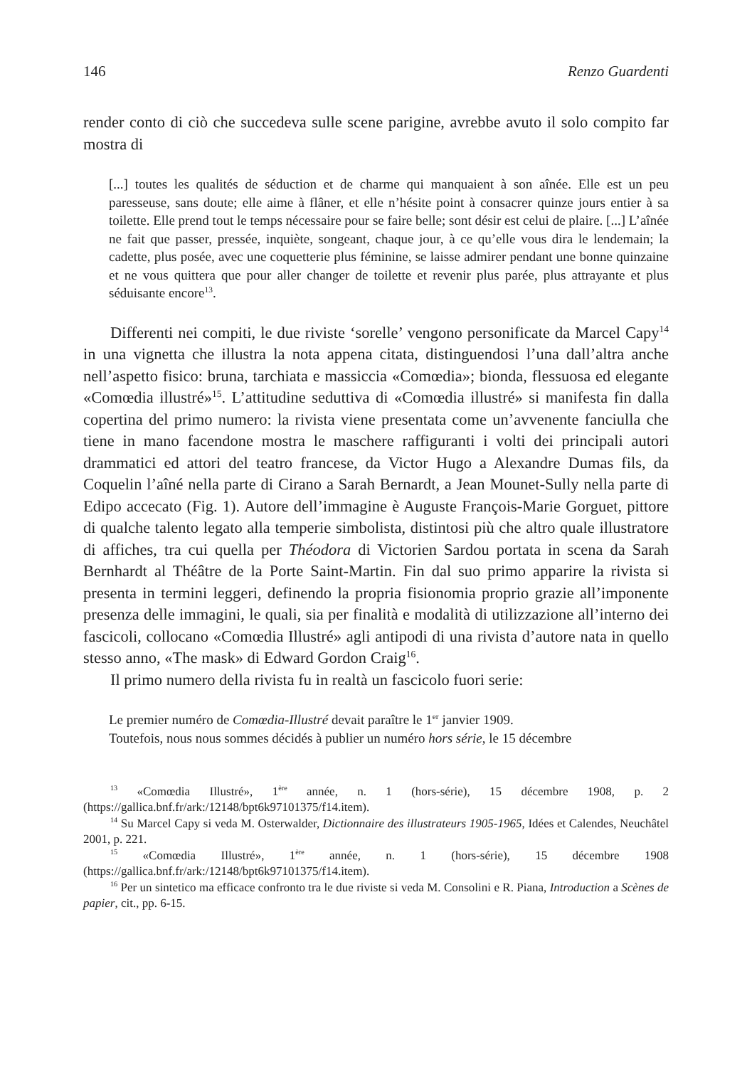146 Renzo Guardenti
render conto di ciò che succedeva sulle scene parigine, avrebbe avuto il solo compito far mostra di
[...] toutes les qualités de séduction et de charme qui manquaient à son aînée. Elle est un peu paresseuse, sans doute; elle aime à flâner, et elle n’hésite point à consacrer quinze jours entier à sa toilette. Elle prend tout le temps nécessaire pour se faire belle; sont désir est celui de plaire. [...] L’aînée ne fait que passer, pressée, inquiète, songeant, chaque jour, à ce qu’elle vous dira le lendemain; la cadette, plus posée, avec une coquetterie plus féminine, se laisse admirer pendant une bonne quinzaine et ne vous quittera que pour aller changer de toilette et revenir plus parée, plus attrayante et plus séduisante encore<sup>13</sup>.
Differenti nei compiti, le due riviste ‘sorelle’ vengono personificate da Marcel Capy<sup>14</sup> in una vignetta che illustra la nota appena citata, distinguendosi l’una dall’altra anche nell’aspetto fisico: bruna, tarchiata e massiccia «Comœdia»; bionda, flessuosa ed elegante «Comœdia illustré»<sup>15</sup>. L’attitudine seduttiva di «Comœdia illustré» si manifesta fin dalla copertina del primo numero: la rivista viene presentata come un’avvenente fanciulla che tiene in mano facendone mostra le maschere raffiguranti i volti dei principali autori drammatici ed attori del teatro francese, da Victor Hugo a Alexandre Dumas fils, da Coquelin l’aîné nella parte di Cirano a Sarah Bernardt, a Jean Mounet-Sully nella parte di Edipo accecato (Fig. 1). Autore dell’immagine è Auguste François-Marie Gorguet, pittore di qualche talento legato alla temperie simbolista, distintosi più che altro quale illustratore di affiches, tra cui quella per Théodora di Victorien Sardou portata in scena da Sarah Bernhardt al Théâtre de la Porte Saint-Martin. Fin dal suo primo apparire la rivista si presenta in termini leggeri, definendo la propria fisionomia proprio grazie all’imponente presenza delle immagini, le quali, sia per finalità e modalità di utilizzazione all’interno dei fascicoli, collocano «Comœdia Illustré» agli antipodi di una rivista d’autore nata in quello stesso anno, «The mask» di Edward Gordon Craig<sup>16</sup>.
Il primo numero della rivista fu in realtà un fascicolo fuori serie:
Le premier numéro de Comœdia-Illustré devait paraître le 1<sup>er</sup> janvier 1909.
Toutefois, nous nous sommes décidés à publier un numéro hors série, le 15 décembre
<sup>13</sup> «Comœdia Illustré», 1<sup>ère</sup> année, n. 1 (hors-série), 15 décembre 1908, p. 2 (https://gallica.bnf.fr/ark:/12148/bpt6k97101375/f14.item).
<sup>14</sup> Su Marcel Capy si veda M. Osterwalder, Dictionnaire des illustrateurs 1905-1965, Idées et Calendes, Neuchâtel 2001, p. 221.
<sup>15</sup> «Comœdia Illustré», 1<sup>ère</sup> année, n. 1 (hors-série), 15 décembre 1908 (https://gallica.bnf.fr/ark:/12148/bpt6k97101375/f14.item).
<sup>16</sup> Per un sintetico ma efficace confronto tra le due riviste si veda M. Consolini e R. Piana, Introduction a Scènes de papier, cit., pp. 6-15.